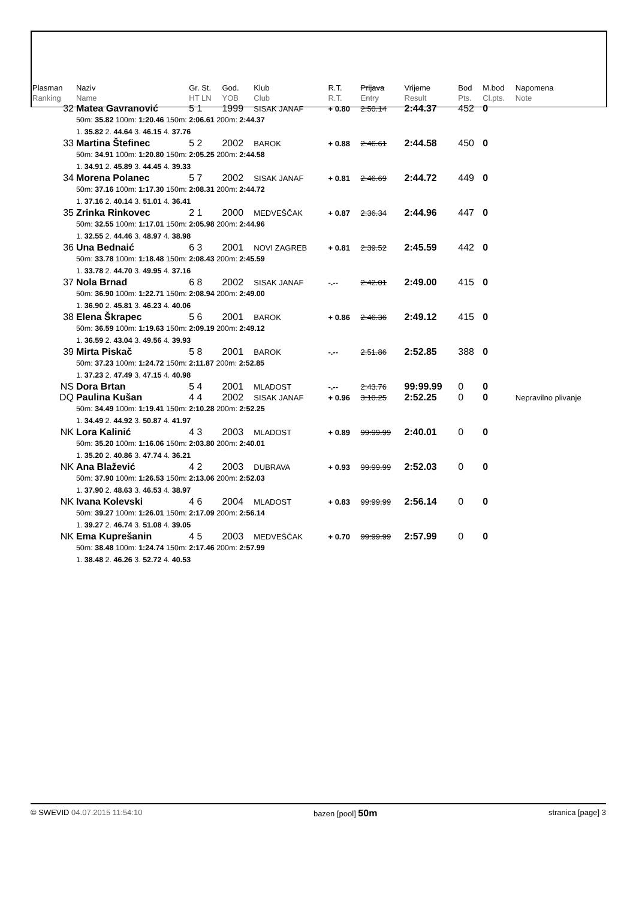| Plasman Ranking | Naziv Name | Gr. St. HT LN | God. YOB | Klub Club | R.T. R.T. | Prijava Entry | Vrijeme Result | Bod Pts. | M.bod Cl.pts. | Napomena Note |
| --- | --- | --- | --- | --- | --- | --- | --- | --- | --- | --- |
| 32 | Matea Gavranović | 5 1 | 1999 | SISAK JANAF | + 0.80 | 2:50.14 | 2:44.37 | 452 | 0 | |
| | 50m: 35.82 100m: 1:20.46 150m: 2:06.61 200m: 2:44.37 1. 35.82 2. 44.64 3. 46.15 4. 37.76 | | | | | | | | | |
| 33 | Martina Štefinec | 5 2 | 2002 | BAROK | + 0.88 | 2:46.61 | 2:44.58 | 450 | 0 | |
| | 50m: 34.91 100m: 1:20.80 150m: 2:05.25 200m: 2:44.58 1. 34.91 2. 45.89 3. 44.45 4. 39.33 | | | | | | | | | |
| 34 | Morena Polanec | 5 7 | 2002 | SISAK JANAF | + 0.81 | 2:46.69 | 2:44.72 | 449 | 0 | |
| | 50m: 37.16 100m: 1:17.30 150m: 2:08.31 200m: 2:44.72 1. 37.16 2. 40.14 3. 51.01 4. 36.41 | | | | | | | | | |
| 35 | Zrinka Rinkovec | 2 1 | 2000 | MEDVEŠČAK | + 0.87 | 2:36.34 | 2:44.96 | 447 | 0 | |
| | 50m: 32.55 100m: 1:17.01 150m: 2:05.98 200m: 2:44.96 1. 32.55 2. 44.46 3. 48.97 4. 38.98 | | | | | | | | | |
| 36 | Una Bednaić | 6 3 | 2001 | NOVI ZAGREB | + 0.81 | 2:39.52 | 2:45.59 | 442 | 0 | |
| | 50m: 33.78 100m: 1:18.48 150m: 2:08.43 200m: 2:45.59 1. 33.78 2. 44.70 3. 49.95 4. 37.16 | | | | | | | | | |
| 37 | Nola Brnad | 6 8 | 2002 | SISAK JANAF | -.-- | 2:42.01 | 2:49.00 | 415 | 0 | |
| | 50m: 36.90 100m: 1:22.71 150m: 2:08.94 200m: 2:49.00 1. 36.90 2. 45.81 3. 46.23 4. 40.06 | | | | | | | | | |
| 38 | Elena Škrapec | 5 6 | 2001 | BAROK | + 0.86 | 2:46.36 | 2:49.12 | 415 | 0 | |
| | 50m: 36.59 100m: 1:19.63 150m: 2:09.19 200m: 2:49.12 1. 36.59 2. 43.04 3. 49.56 4. 39.93 | | | | | | | | | |
| 39 | Mirta Piskač | 5 8 | 2001 | BAROK | -.-- | 2:51.86 | 2:52.85 | 388 | 0 | |
| | 50m: 37.23 100m: 1:24.72 150m: 2:11.87 200m: 2:52.85 1. 37.23 2. 47.49 3. 47.15 4. 40.98 | | | | | | | | | |
| NS | Dora Brtan | 5 4 | 2001 | MLADOST | -.-- | 2:43.76 | 99:99.99 | 0 | 0 | |
| DQ | Paulina Kušan | 4 4 | 2002 | SISAK JANAF | + 0.96 | 3:10.25 | 2:52.25 | 0 | 0 | Nepravilno plivanje |
| | 50m: 34.49 100m: 1:19.41 150m: 2:10.28 200m: 2:52.25 1. 34.49 2. 44.92 3. 50.87 4. 41.97 | | | | | | | | | |
| NK | Lora Kalinić | 4 3 | 2003 | MLADOST | + 0.89 | 99:99.99 | 2:40.01 | 0 | 0 | |
| | 50m: 35.20 100m: 1:16.06 150m: 2:03.80 200m: 2:40.01 1. 35.20 2. 40.86 3. 47.74 4. 36.21 | | | | | | | | | |
| NK | Ana Blažević | 4 2 | 2003 | DUBRAVA | + 0.93 | 99:99.99 | 2:52.03 | 0 | 0 | |
| | 50m: 37.90 100m: 1:26.53 150m: 2:13.06 200m: 2:52.03 1. 37.90 2. 48.63 3. 46.53 4. 38.97 | | | | | | | | | |
| NK | Ivana Kolevski | 4 6 | 2004 | MLADOST | + 0.83 | 99:99.99 | 2:56.14 | 0 | 0 | |
| | 50m: 39.27 100m: 1:26.01 150m: 2:17.09 200m: 2:56.14 1. 39.27 2. 46.74 3. 51.08 4. 39.05 | | | | | | | | | |
| NK | Ema Kuprešanin | 4 5 | 2003 | MEDVEŠČAK | + 0.70 | 99:99.99 | 2:57.99 | 0 | 0 | |
| | 50m: 38.48 100m: 1:24.74 150m: 2:17.46 200m: 2:57.99 1. 38.48 2. 46.26 3. 52.72 4. 40.53 | | | | | | | | | |
© SWEVID 04.07.2015 11:54:10 bazen [pool] 50m stranica [page] 3